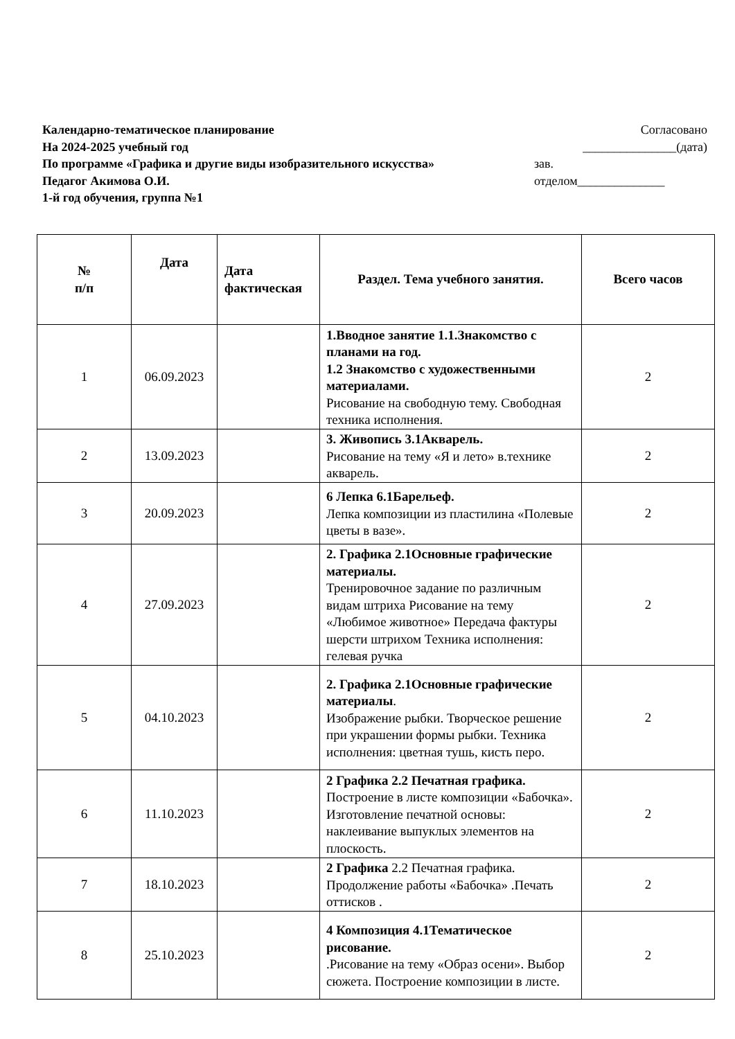Календарно-тематическое планирование
На 2024-2025 учебный год
По программе «Графика и другие виды изобразительного искусства»
Педагог Акимова О.И.
1-й год обучения, группа №1
Согласовано
_______________(дата)
зав.
отделом______________
| № п/п | Дата | Дата фактическая | Раздел. Тема учебного занятия. | Всего часов |
| --- | --- | --- | --- | --- |
| 1 | 06.09.2023 | | 1.Вводное занятие 1.1.Знакомство с планами на год. 1.2 Знакомство с художественными материалами. Рисование на свободную тему. Свободная техника исполнения. | 2 |
| 2 | 13.09.2023 | | 3. Живопись 3.1Акварель. Рисование на тему «Я и лето» в.технике акварель. | 2 |
| 3 | 20.09.2023 | | 6 Лепка 6.1Барельеф. Лепка композиции из пластилина «Полевые цветы в вазе». | 2 |
| 4 | 27.09.2023 | | 2. Графика 2.1Основные графические материалы. Тренировочное задание по различным видам штриха Рисование на тему «Любимое животное» Передача фактуры шерсти штрихом Техника исполнения: гелевая ручка | 2 |
| 5 | 04.10.2023 | | 2. Графика 2.1Основные графические материалы . Изображение рыбки. Творческое решение при украшении формы рыбки. Техника исполнения: цветная тушь, кисть перо. | 2 |
| 6 | 11.10.2023 | | 2 Графика 2.2 Печатная графика. Построение в листе композиции «Бабочка». Изготовление печатной основы: наклеивание выпуклых элементов на плоскость. | 2 |
| 7 | 18.10.2023 | | 2 Графика 2.2 Печатная графика. Продолжение работы «Бабочка» .Печать оттисков . | 2 |
| 8 | 25.10.2023 | | 4 Композиция 4.1Тематическое рисование. .Рисование на тему «Образ осени». Выбор сюжета. Построение композиции в листе. | 2 |